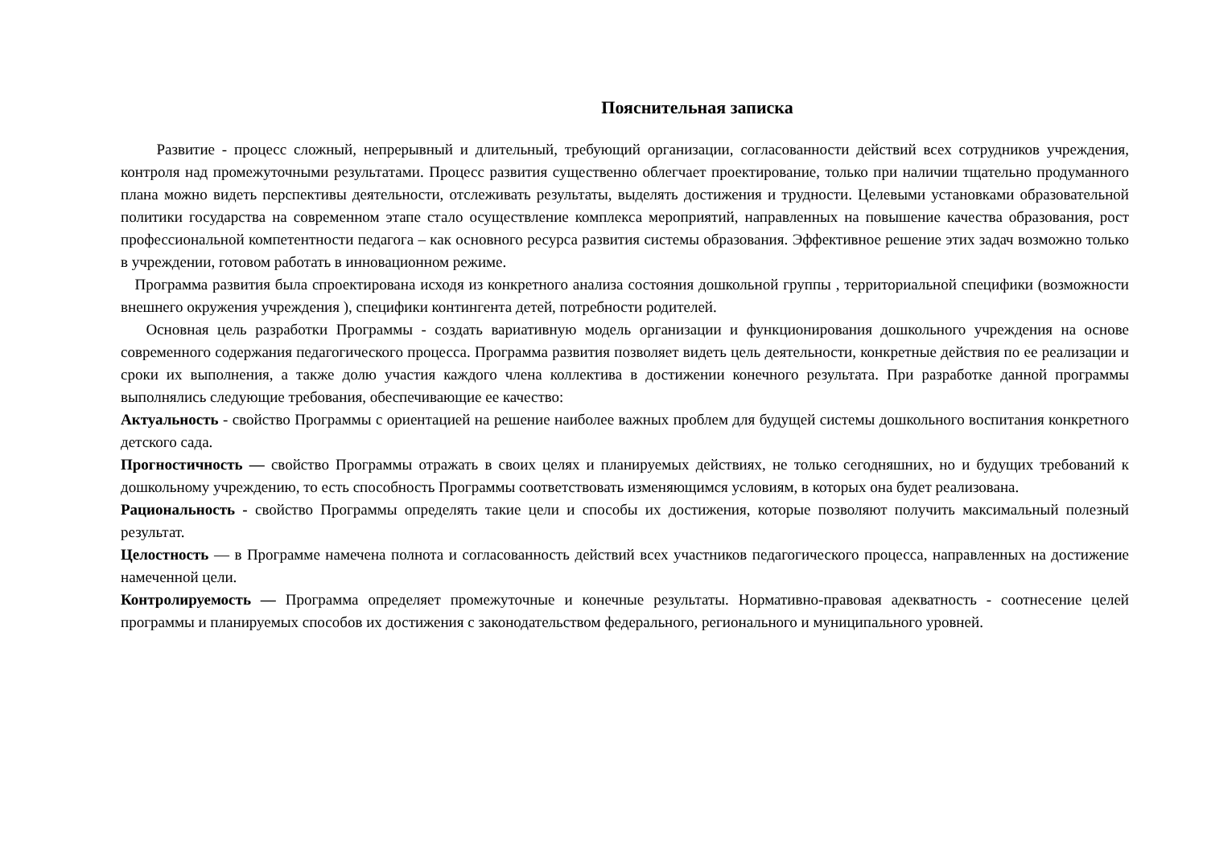Пояснительная записка
Развитие - процесс сложный, непрерывный и длительный, требующий организации, согласованности действий всех сотрудников учреждения, контроля над промежуточными результатами. Процесс развития существенно облегчает проектирование, только при наличии тщательно продуманного плана можно видеть перспективы деятельности, отслеживать результаты, выделять достижения и трудности. Целевыми установками образовательной политики государства на современном этапе стало осуществление комплекса мероприятий, направленных на повышение качества образования, рост профессиональной компетентности педагога – как основного ресурса развития системы образования. Эффективное решение этих задач возможно только в учреждении, готовом работать в инновационном режиме.
Программа развития была спроектирована исходя из конкретного анализа состояния дошкольной группы , территориальной специфики (возможности внешнего окружения учреждения ), специфики контингента детей, потребности родителей.
Основная цель разработки Программы - создать вариативную модель организации и функционирования дошкольного учреждения на основе современного содержания педагогического процесса. Программа развития позволяет видеть цель деятельности, конкретные действия по ее реализации и сроки их выполнения, а также долю участия каждого члена коллектива в достижении конечного результата. При разработке данной программы выполнялись следующие требования, обеспечивающие ее качество:
Актуальность - свойство Программы с ориентацией на решение наиболее важных проблем для будущей системы дошкольного воспитания конкретного детского сада.
Прогностичность — свойство Программы отражать в своих целях и планируемых действиях, не только сегодняшних, но и будущих требований к дошкольному учреждению, то есть способность Программы соответствовать изменяющимся условиям, в которых она будет реализована.
Рациональность - свойство Программы определять такие цели и способы их достижения, которые позволяют получить максимальный полезный результат.
Целостность — в Программе намечена полнота и согласованность действий всех участников педагогического процесса, направленных на достижение намеченной цели.
Контролируемость — Программа определяет промежуточные и конечные результаты. Нормативно-правовая адекватность - соотнесение целей программы и планируемых способов их достижения с законодательством федерального, регионального и муниципального уровней.